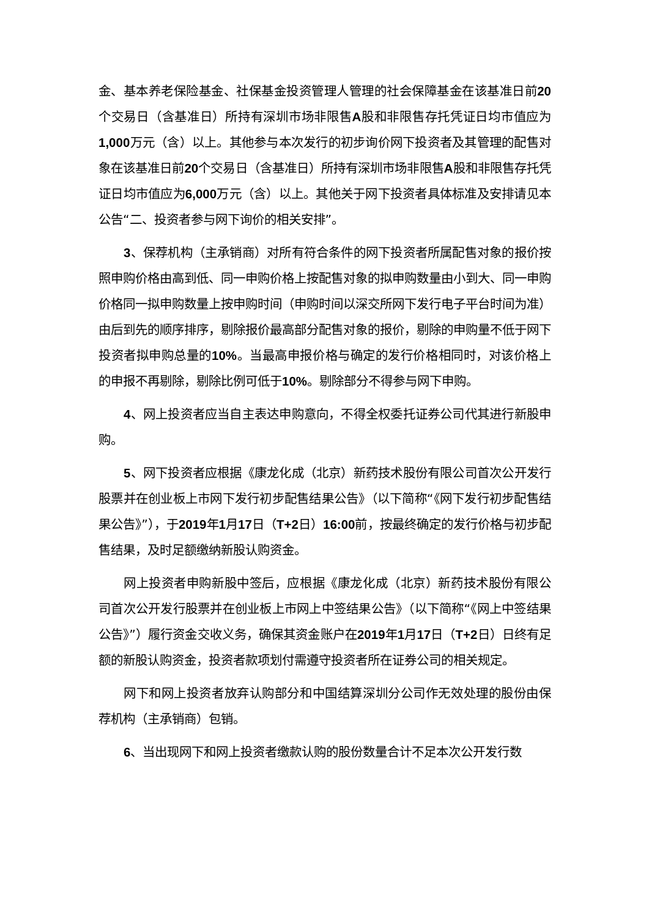金、基本养老保险基金、社保基金投资管理人管理的社会保障基金在该基准日前20个交易日（含基准日）所持有深圳市场非限售A股和非限售存托凭证日均市值应为1,000万元（含）以上。其他参与本次发行的初步询价网下投资者及其管理的配售对象在该基准日前20个交易日（含基准日）所持有深圳市场非限售A股和非限售存托凭证日均市值应为6,000万元（含）以上。其他关于网下投资者具体标准及安排请见本公告“二、投资者参与网下询价的相关安排”。
3、保荐机构（主承销商）对所有符合条件的网下投资者所属配售对象的报价按照申购价格由高到低、同一申购价格上按配售对象的拟申购数量由小到大、同一申购价格同一拟申购数量上按申购时间（申购时间以深交所网下发行电子平台时间为准）由后到先的顺序排序，剔除报价最高部分配售对象的报价，剔除的申购量不低于网下投资者拟申购总量的10%。当最高申报价格与确定的发行价格相同时，对该价格上的申报不再剔除，剔除比例可低于10%。剔除部分不得参与网下申购。
4、网上投资者应当自主表达申购意向，不得全权委托证券公司代其进行新股申购。
5、网下投资者应根据《康龙化成（北京）新药技术股份有限公司首次公开发行股票并在创业板上市网下发行初步配售结果公告》（以下简称“《网下发行初步配售结果公告》”），于2019年1月17日（T+2日）16:00前，按最终确定的发行价格与初步配售结果，及时足额缴纳新股认购资金。
网上投资者申购新股中签后，应根据《康龙化成（北京）新药技术股份有限公司首次公开发行股票并在创业板上市网上中签结果公告》（以下简称“《网上中签结果公告》”）履行资金交收义务，确保其资金账户在2019年1月17日（T+2日）日终有足额的新股认购资金，投资者款项划付需遵守投资者所在证券公司的相关规定。
网下和网上投资者放弃认购部分和中国结算深圳分公司作无效处理的股份由保荐机构（主承销商）包销。
6、当出现网下和网上投资者缴款认购的股份数量合计不足本次公开发行数